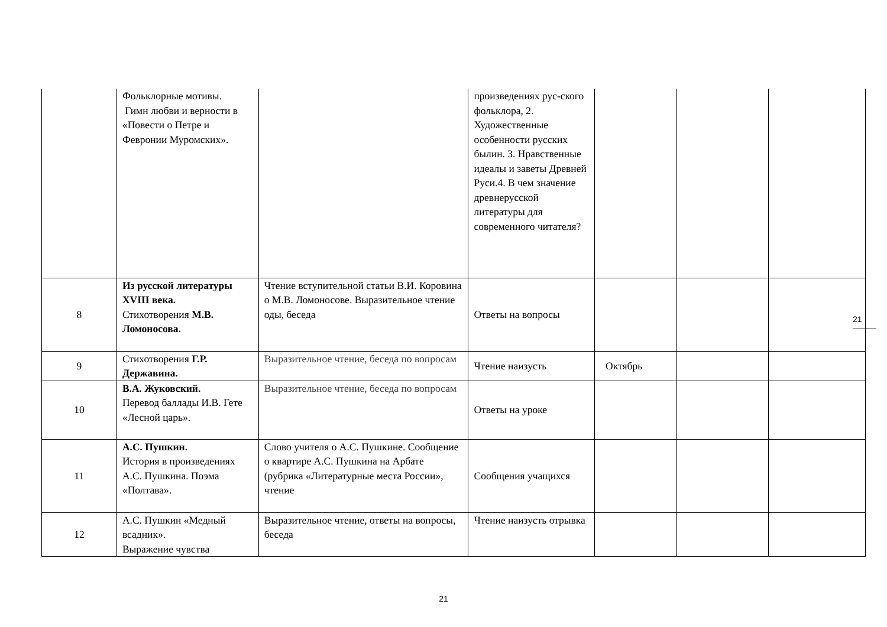| | Фольклорные мотивы. Гимн любви и верности в «Повести о Петре и Февронии Муромских». | | произведениях рус-ского фольклора, 2. Художественные особенности русских былин. 3. Нравственные идеалы и заветы Древней Руси.4. В чем значение древнерусской литературы для современного читателя? | | | |
| 8 | Из русской литературы XVIII века. Стихотворения М.В. Ломоносова. | Чтение вступительной статьи В.И. Коровина о М.В. Ломоносове. Выразительное чтение оды, беседа | Ответы на вопросы | | | |
| 9 | Стихотворения Г.Р. Державина. | Выразительное чтение, беседа по вопросам | Чтение наизусть | Октябрь | | |
| 10 | В.А. Жуковский. Перевод баллады И.В. Гете «Лесной царь». | Выразительное чтение, беседа по вопросам | Ответы на уроке | | | |
| 11 | А.С. Пушкин. История в произведениях А.С. Пушкина. Поэма «Полтава». | Слово учителя о А.С. Пушкине. Сообщение о квартире А.С. Пушкина на Арбате (рубрика «Литературные места России», чтение | Сообщения учащихся | | | |
| 12 | А.С. Пушкин «Медный всадник». Выражение чувства | Выразительное чтение, ответы на вопросы, беседа | Чтение наизусть отрывка | | | |
21
21